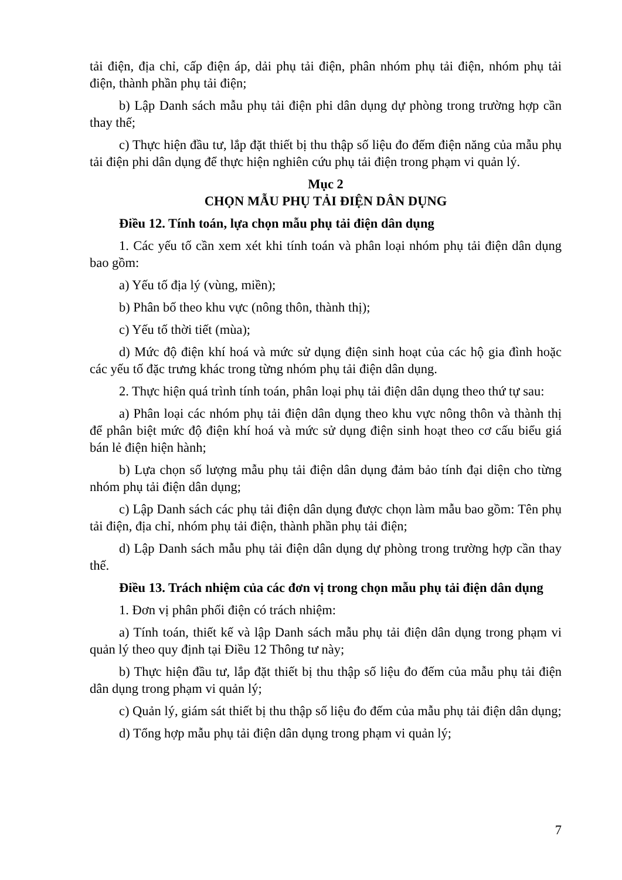tải điện, địa chỉ, cấp điện áp, dải phụ tải điện, phân nhóm phụ tải điện, nhóm phụ tải điện, thành phần phụ tải điện;
b) Lập Danh sách mẫu phụ tải điện phi dân dụng dự phòng trong trường hợp cần thay thế;
c) Thực hiện đầu tư, lắp đặt thiết bị thu thập số liệu đo đếm điện năng của mẫu phụ tải điện phi dân dụng để thực hiện nghiên cứu phụ tải điện trong phạm vi quản lý.
Mục 2
CHỌN MẪU PHỤ TẢI ĐIỆN DÂN DỤNG
Điều 12. Tính toán, lựa chọn mẫu phụ tải điện dân dụng
1. Các yếu tố cần xem xét khi tính toán và phân loại nhóm phụ tải điện dân dụng bao gồm:
a) Yếu tố địa lý (vùng, miền);
b) Phân bố theo khu vực (nông thôn, thành thị);
c) Yếu tố thời tiết (mùa);
d) Mức độ điện khí hoá và mức sử dụng điện sinh hoạt của các hộ gia đình hoặc các yếu tố đặc trưng khác trong từng nhóm phụ tải điện dân dụng.
2. Thực hiện quá trình tính toán, phân loại phụ tải điện dân dụng theo thứ tự sau:
a) Phân loại các nhóm phụ tải điện dân dụng theo khu vực nông thôn và thành thị để phân biệt mức độ điện khí hoá và mức sử dụng điện sinh hoạt theo cơ cấu biểu giá bán lẻ điện hiện hành;
b) Lựa chọn số lượng mẫu phụ tải điện dân dụng đảm bảo tính đại diện cho từng nhóm phụ tải điện dân dụng;
c) Lập Danh sách các phụ tải điện dân dụng được chọn làm mẫu bao gồm: Tên phụ tải điện, địa chỉ, nhóm phụ tải điện, thành phần phụ tải điện;
d) Lập Danh sách mẫu phụ tải điện dân dụng dự phòng trong trường hợp cần thay thế.
Điều 13. Trách nhiệm của các đơn vị trong chọn mẫu phụ tải điện dân dụng
1. Đơn vị phân phối điện có trách nhiệm:
a) Tính toán, thiết kế và lập Danh sách mẫu phụ tải điện dân dụng trong phạm vi quản lý theo quy định tại Điều 12 Thông tư này;
b) Thực hiện đầu tư, lắp đặt thiết bị thu thập số liệu đo đếm của mẫu phụ tải điện dân dụng trong phạm vi quản lý;
c) Quản lý, giám sát thiết bị thu thập số liệu đo đếm của mẫu phụ tải điện dân dụng;
d) Tổng hợp mẫu phụ tải điện dân dụng trong phạm vi quản lý;
7